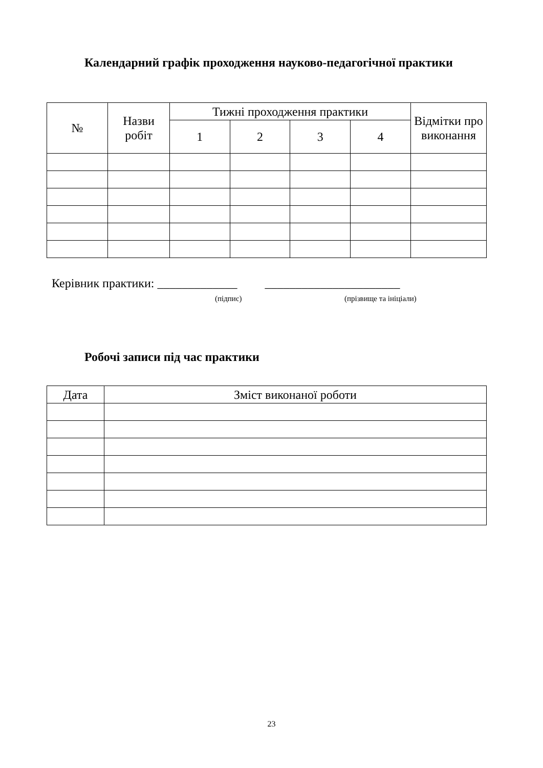Календарний графік проходження науково-педагогічної практики
| № | Назви робіт | Тижні проходження практики | | | | Відмітки про виконання |
| --- | --- | --- | --- | --- | --- | --- |
| | | 1 | 2 | 3 | 4 | |
Керівник практики: _____________ ______________________
(підпис) (прізвище та ініціали)
Робочі записи під час практики
| Дата | Зміст виконаної роботи |
| --- | --- |
23